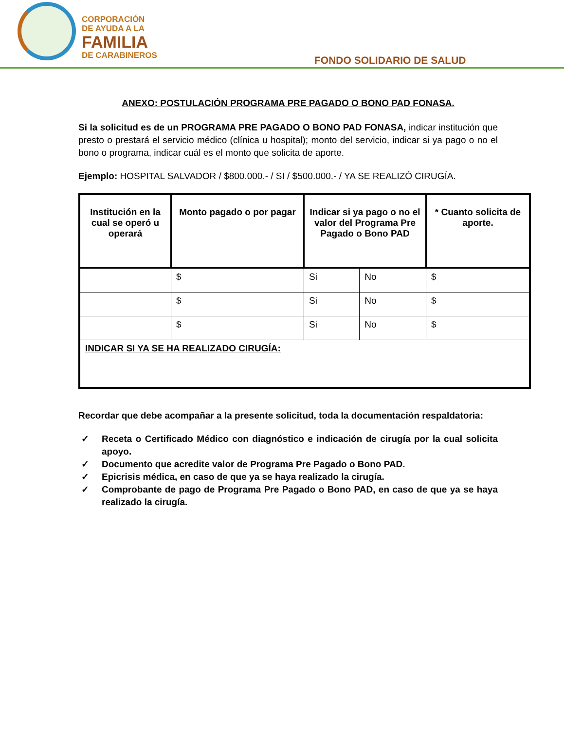CORPORACIÓN
DE AYUDA A LA
FAMILIA
DE CARABINEROS
FONDO SOLIDARIO DE SALUD
ANEXO: POSTULACIÓN PROGRAMA PRE PAGADO O BONO PAD FONASA.
Si la solicitud es de un PROGRAMA PRE PAGADO O BONO PAD FONASA, indicar institución que presto o prestará el servicio médico (clínica u hospital); monto del servicio, indicar si ya pago o no el bono o programa, indicar cuál es el monto que solicita de aporte.
Ejemplo: HOSPITAL SALVADOR / $800.000.- / SI / $500.000.- / YA SE REALIZÓ CIRUGÍA.
| Institución en la cual se operó u operará | Monto pagado o por pagar | Indicar si ya pago o no el valor del Programa Pre Pagado o Bono PAD | | * Cuanto solicita de aporte. |
| --- | --- | --- | --- | --- |
| | $ | Si | No | $ |
| | $ | Si | No | $ |
| | $ | Si | No | $ |
| INDICAR SI YA SE HA REALIZADO CIRUGÍA: | | | | |
Recordar que debe acompañar a la presente solicitud, toda la documentación respaldatoria:
✓ Receta o Certificado Médico con diagnóstico e indicación de cirugía por la cual solicita apoyo.
✓ Documento que acredite valor de Programa Pre Pagado o Bono PAD.
✓ Epicrisis médica, en caso de que ya se haya realizado la cirugía.
✓ Comprobante de pago de Programa Pre Pagado o Bono PAD, en caso de que ya se haya realizado la cirugía.